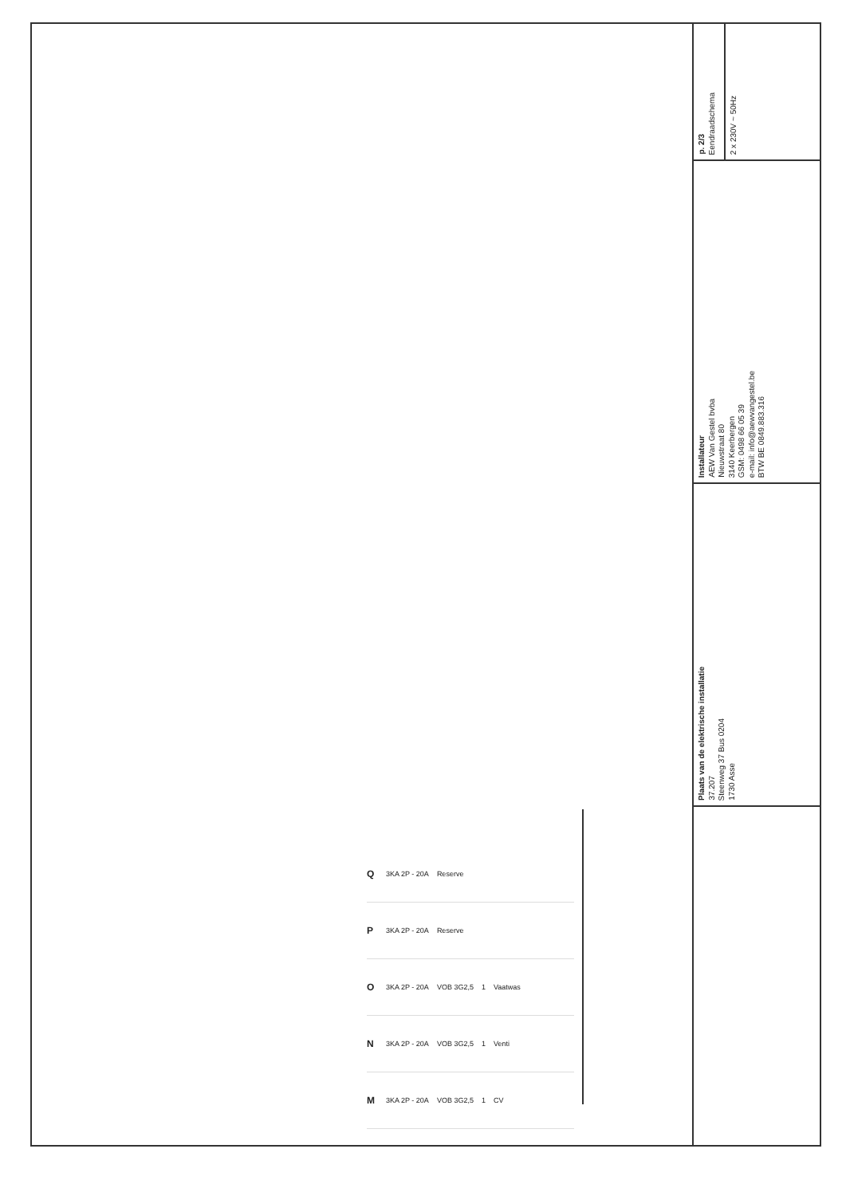Q 3KA 2P - 20A Reserve
P 3KA 2P - 20A Reserve
O 3KA 2P - 20A VOB 3G2,5 1 Vaatwas
N 3KA 2P - 20A VOB 3G2,5 1 Venti
M 3KA 2P - 20A VOB 3G2,5 1 CV
p. 2/3
Eendraadschema
2 x 230V ~ 50Hz
Installateur
AEW Van Gestel bvba
Nieuwstraat 80
3140 Keerbergen
GSM: 0498 66 05 39
e-mail: info@aewvangestel.be
BTW BE 0849.883.316
Plaats van de elektrische installatie
37.207
Steenweg 37 Bus 0204
1730 Asse